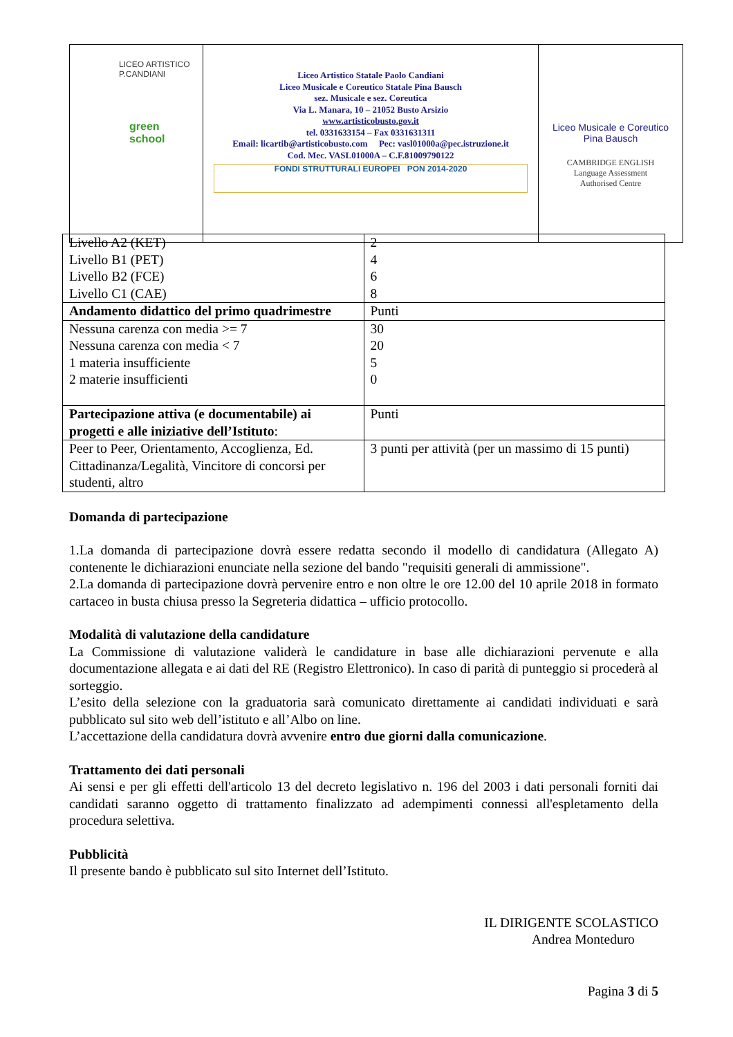| LICEO ARTISTICO P.CANDIANI green school | Liceo Artistico Statale Paolo Candiani Liceo Musicale e Coreutico Statale Pina Bausch sez. Musicale e sez. Coreutica Via L. Manara, 10 – 21052 Busto Arsizio www.artisticobusto.gov.it tel. 0331633154 – Fax 0331631311 Email: licartib@artisticobusto.com Pec: vasl01000a@pec.istruzione.it Cod. Mec. VASL01000A – C.F.81009790122 FONDI STRUTTURALI EUROPEI PON 2014-2020 | Liceo Musicale e Coreutico Pina Bausch CAMBRIDGE ENGLISH Language Assessment Authorised Centre |
| Livello A2 (KET) Livello B1 (PET) Livello B2 (FCE) Livello C1 (CAE) | 2 4 6 8 |
| Andamento didattico del primo quadrimestre | Punti |
| Nessuna carenza con media >= 7 Nessuna carenza con media < 7 1 materia insufficiente 2 materie insufficienti | 30 20 5 0 |
| Partecipazione attiva (e documentabile) ai progetti e alle iniziative dell’Istituto : | Punti |
| Peer to Peer, Orientamento, Accoglienza, Ed. Cittadinanza/Legalità, Vincitore di concorsi per studenti, altro | 3 punti per attività (per un massimo di 15 punti) |
Domanda di partecipazione
1.La domanda di partecipazione dovrà essere redatta secondo il modello di candidatura (Allegato A) contenente le dichiarazioni enunciate nella sezione del bando "requisiti generali di ammissione".
2.La domanda di partecipazione dovrà pervenire entro e non oltre le ore 12.00 del 10 aprile 2018 in formato cartaceo in busta chiusa presso la Segreteria didattica – ufficio protocollo.
Modalità di valutazione della candidature
La Commissione di valutazione validerà le candidature in base alle dichiarazioni pervenute e alla documentazione allegata e ai dati del RE (Registro Elettronico). In caso di parità di punteggio si procederà al sorteggio.
L’esito della selezione con la graduatoria sarà comunicato direttamente ai candidati individuati e sarà pubblicato sul sito web dell’istituto e all’Albo on line.
L’accettazione della candidatura dovrà avvenire entro due giorni dalla comunicazione.
Trattamento dei dati personali
Ai sensi e per gli effetti dell'articolo 13 del decreto legislativo n. 196 del 2003 i dati personali forniti dai candidati saranno oggetto di trattamento finalizzato ad adempimenti connessi all'espletamento della procedura selettiva.
Pubblicità
Il presente bando è pubblicato sul sito Internet dell’Istituto.
IL DIRIGENTE SCOLASTICO
Andrea Monteduro
Pagina 3 di 5